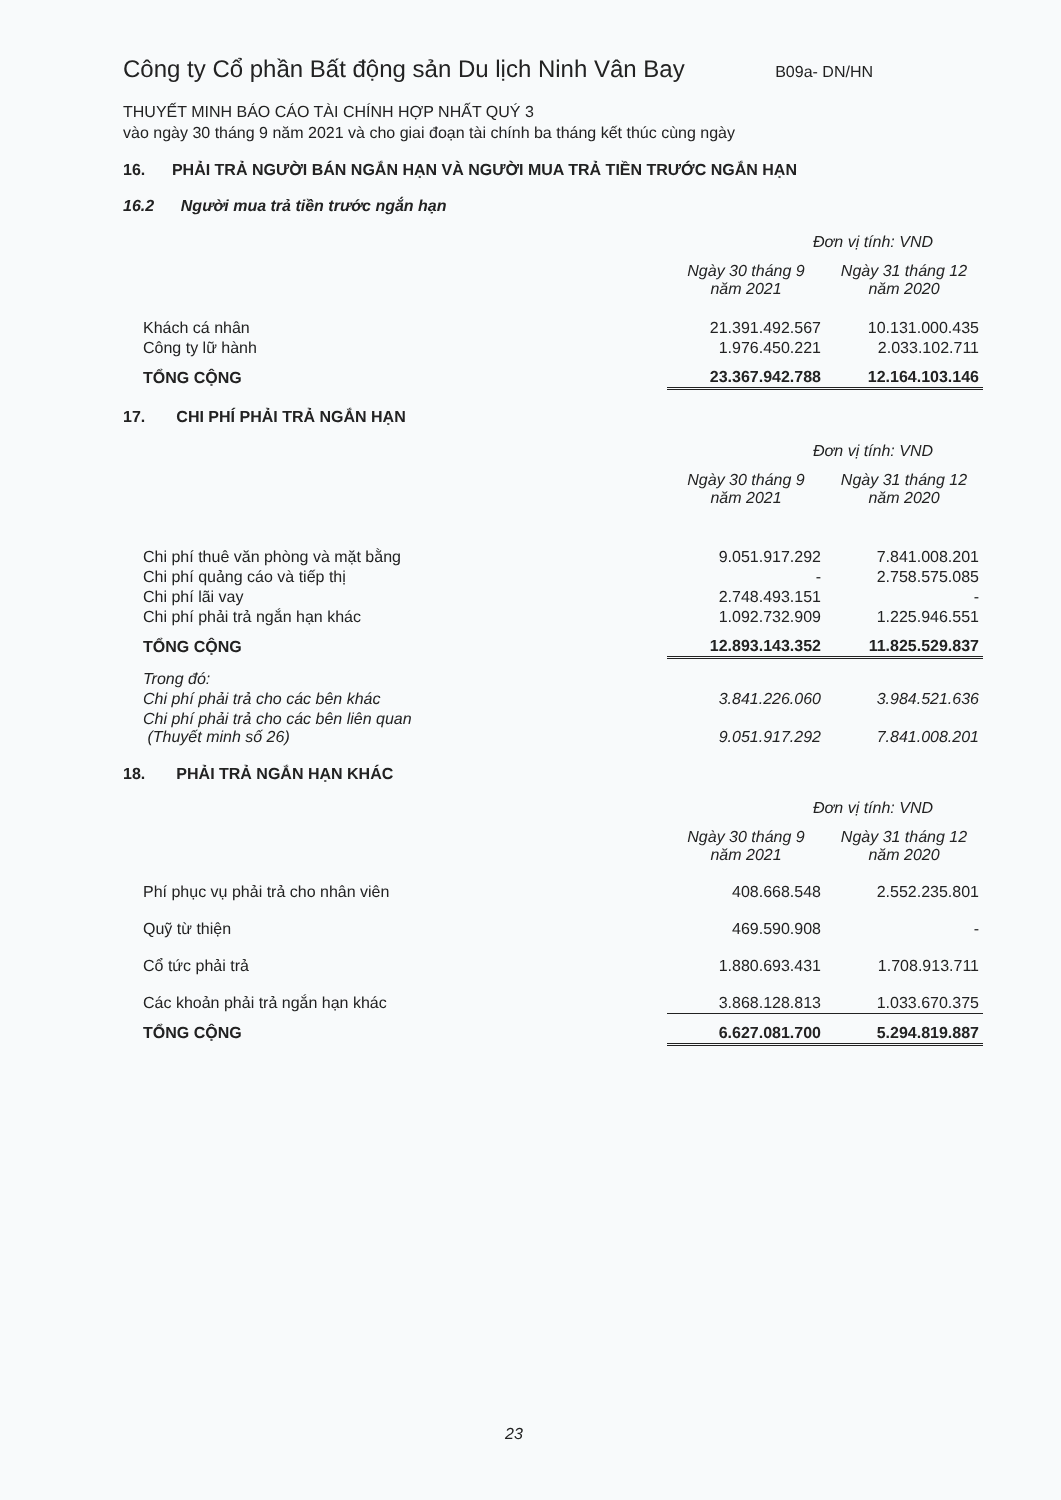Công ty Cổ phần Bất động sản Du lịch Ninh Vân Bay B09a- DN/HN
THUYẾT MINH BÁO CÁO TÀI CHÍNH HỢP NHẤT QUÝ 3
vào ngày 30 tháng 9 năm 2021 và cho giai đoạn tài chính ba tháng kết thúc cùng ngày
16. PHẢI TRẢ NGƯỜI BÁN NGẮN HẠN VÀ NGƯỜI MUA TRẢ TIỀN TRƯỚC NGẮN HẠN
16.2 Người mua trả tiền trước ngắn hạn
Đơn vị tính: VND
| | Ngày 30 tháng 9 năm 2021 | Ngày 31 tháng 12 năm 2020 |
| --- | --- | --- |
| Khách cá nhân | 21.391.492.567 | 10.131.000.435 |
| Công ty lữ hành | 1.976.450.221 | 2.033.102.711 |
| TỔNG CỘNG | 23.367.942.788 | 12.164.103.146 |
17. CHI PHÍ PHẢI TRẢ NGẮN HẠN
Đơn vị tính: VND
| | Ngày 30 tháng 9 năm 2021 | Ngày 31 tháng 12 năm 2020 |
| --- | --- | --- |
| Chi phí thuê văn phòng và mặt bằng | 9.051.917.292 | 7.841.008.201 |
| Chi phí quảng cáo và tiếp thị | - | 2.758.575.085 |
| Chi phí lãi vay | 2.748.493.151 | - |
| Chi phí phải trả ngắn hạn khác | 1.092.732.909 | 1.225.946.551 |
| TỔNG CỘNG | 12.893.143.352 | 11.825.529.837 |
| Trong đó: | | |
| Chi phí phải trả cho các bên khác | 3.841.226.060 | 3.984.521.636 |
| Chi phí phải trả cho các bên liên quan (Thuyết minh số 26) | 9.051.917.292 | 7.841.008.201 |
18. PHẢI TRẢ NGẮN HẠN KHÁC
Đơn vị tính: VND
| | Ngày 30 tháng 9 năm 2021 | Ngày 31 tháng 12 năm 2020 |
| --- | --- | --- |
| Phí phục vụ phải trả cho nhân viên | 408.668.548 | 2.552.235.801 |
| Quỹ từ thiện | 469.590.908 | - |
| Cổ tức phải trả | 1.880.693.431 | 1.708.913.711 |
| Các khoản phải trả ngắn hạn khác | 3.868.128.813 | 1.033.670.375 |
| TỔNG CỘNG | 6.627.081.700 | 5.294.819.887 |
23